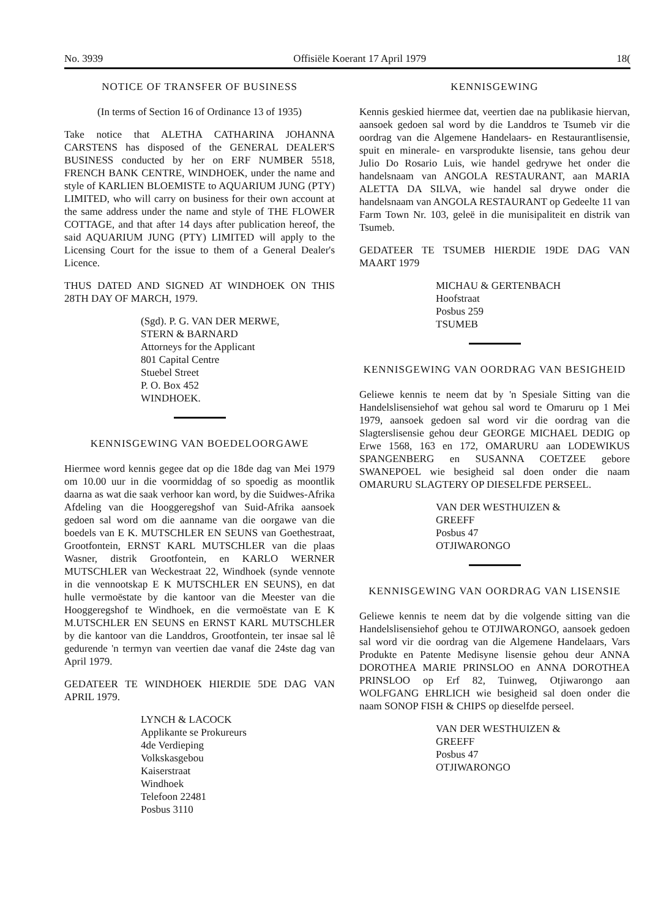No. 3939 Offisiële Koerant 17 April 1979 18(
NOTICE OF TRANSFER OF BUSINESS
(In terms of Section 16 of Ordinance 13 of 1935)
Take notice that ALETHA CATHARINA JOHANNA CARSTENS has disposed of the GENERAL DEALER'S BUSINESS conducted by her on ERF NUMBER 5518, FRENCH BANK CENTRE, WINDHOEK, under the name and style of KARLIEN BLOEMISTE to AQUARIUM JUNG (PTY) LIMITED, who will carry on business for their own account at the same address under the name and style of THE FLOWER COTTAGE, and that after 14 days after publication hereof, the said AQUARIUM JUNG (PTY) LIMITED will apply to the Licensing Court for the issue to them of a General Dealer's Licence.
THUS DATED AND SIGNED AT WINDHOEK ON THIS 28TH DAY OF MARCH, 1979.
(Sgd). P. G. VAN DER MERWE,
STERN & BARNARD
Attorneys for the Applicant
801 Capital Centre
Stuebel Street
P. O. Box 452
WINDHOEK.
KENNISGEWING VAN BOEDELOORGAWE
Hiermee word kennis gegee dat op die 18de dag van Mei 1979 om 10.00 uur in die voormiddag of so spoedig as moontlik daarna as wat die saak verhoor kan word, by die Suidwes-Afrika Afdeling van die Hooggeregshof van Suid-Afrika aansoek gedoen sal word om die aanname van die oorgawe van die boedels van E K. MUTSCHLER EN SEUNS van Goethestraat, Grootfontein, ERNST KARL MUTSCHLER van die plaas Wasner, distrik Grootfontein, en KARLO WERNER MUTSCHLER van Weckestraat 22, Windhoek (synde vennote in die vennootskap E K MUTSCHLER EN SEUNS), en dat hulle vermoëstate by die kantoor van die Meester van die Hooggeregshof te Windhoek, en die vermoëstate van E K M.UTSCHLER EN SEUNS en ERNST KARL MUTSCHLER by die kantoor van die Landdros, Grootfontein, ter insae sal lê gedurende 'n termyn van veertien dae vanaf die 24ste dag van April 1979.
GEDATEER TE WINDHOEK HIERDIE 5DE DAG VAN APRIL 1979.
LYNCH & LACOCK
Applikante se Prokureurs
4de Verdieping
Volkskasgebou
Kaiserstraat
Windhoek
Telefoon 22481
Posbus 3110
KENNISGEWING
Kennis geskied hiermee dat, veertien dae na publikasie hiervan, aansoek gedoen sal word by die Landdros te Tsumeb vir die oordrag van die Algemene Handelaars- en Restaurantlisensie, spuit en minerale- en varsprodukte lisensie, tans gehou deur Julio Do Rosario Luis, wie handel gedrywe het onder die handelsnaam van ANGOLA RESTAURANT, aan MARIA ALETTA DA SILVA, wie handel sal drywe onder die handelsnaam van ANGOLA RESTAURANT op Gedeelte 11 van Farm Town Nr. 103, geleë in die munisipaliteit en distrik van Tsumeb.
GEDATEER TE TSUMEB HIERDIE 19DE DAG VAN MAART 1979
MICHAU & GERTENBACH
Hoofstraat
Posbus 259
TSUMEB
KENNISGEWING VAN OORDRAG VAN BESIGHEID
Geliewe kennis te neem dat by 'n Spesiale Sitting van die Handelslisensiehof wat gehou sal word te Omaruru op 1 Mei 1979, aansoek gedoen sal word vir die oordrag van die Slagterslisensie gehou deur GEORGE MICHAEL DEDIG op Erwe 1568, 163 en 172, OMARURU aan LODEWIKUS SPANGENBERG en SUSANNA COETZEE gebore SWANEPOEL wie besigheid sal doen onder die naam OMARURU SLAGTERY OP DIESELFDE PERSEEL.
VAN DER WESTHUIZEN &
GREEFF
Posbus 47
OTJIWARONGO
KENNISGEWING VAN OORDRAG VAN LISENSIE
Geliewe kennis te neem dat by die volgende sitting van die Handelslisensiehof gehou te OTJIWARONGO, aansoek gedoen sal word vir die oordrag van die Algemene Handelaars, Vars Produkte en Patente Medisyne lisensie gehou deur ANNA DOROTHEA MARIE PRINSLOO en ANNA DOROTHEA PRINSLOO op Erf 82, Tuinweg, Otjiwarongo aan WOLFGANG EHRLICH wie besigheid sal doen onder die naam SONOP FISH & CHIPS op dieselfde perseel.
VAN DER WESTHUIZEN &
GREEFF
Posbus 47
OTJIWARONGO